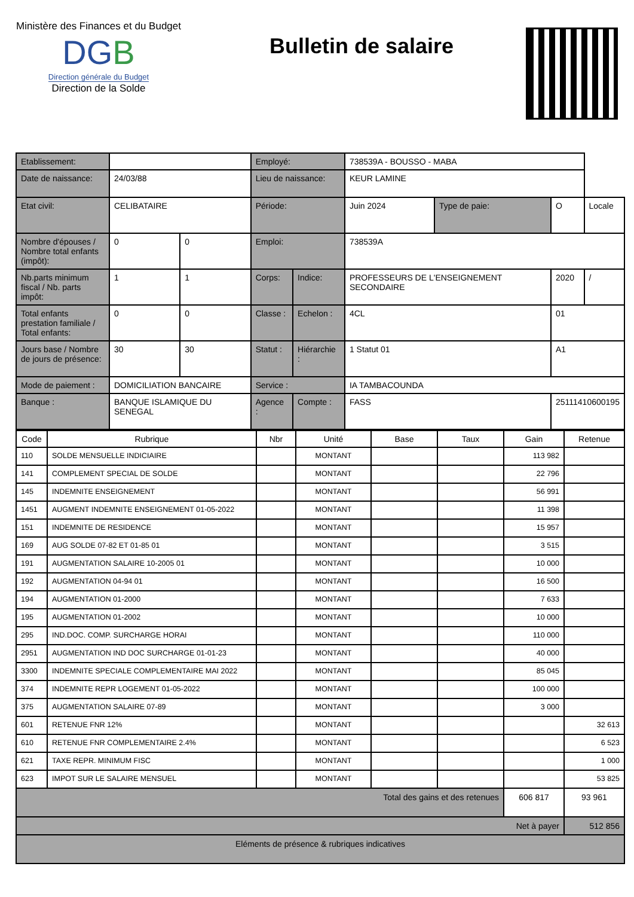Ministère des Finances et du Budget
DGB
Direction générale du Budget
Direction de la Solde
Bulletin de salaire
| Etablissement: | | | Employé: | | 738539A - BOUSSO - MABA | | | |
| Date de naissance: | 24/03/88 | | Lieu de naissance: | | KEUR LAMINE | | | |
| Etat civil: | CELIBATAIRE | | Période: | | Juin 2024 | Type de paie: | O | Locale |
| Nombre d'épouses / Nombre total enfants (impôt): | 0 | 0 | Emploi: | | 738539A | | | |
| Nb.parts minimum fiscal / Nb. parts impôt: | 1 | 1 | Corps: | Indice: | PROFESSEURS DE L'ENSEIGNEMENT SECONDAIRE | | 2020 | / |
| Total enfants prestation familiale / Total enfants: | 0 | 0 | Classe : | Echelon : | 4CL | | 01 | |
| Jours base / Nombre de jours de présence: | 30 | 30 | Statut : | Hiérarchie : | 1 Statut 01 | | A1 | |
| Mode de paiement : | DOMICILIATION BANCAIRE | | Service : | | IA TAMBACOUNDA | | | |
| Banque : | BANQUE ISLAMIQUE DU SENEGAL | | Agence : | Compte : | FASS | | 25111410600195 | |
| Code | Rubrique | Nbr | Unité | Base | Taux | Gain | Retenue |
| --- | --- | --- | --- | --- | --- | --- | --- |
| 110 | SOLDE MENSUELLE INDICIAIRE | | MONTANT | | | 113 982 | |
| 141 | COMPLEMENT SPECIAL DE SOLDE | | MONTANT | | | 22 796 | |
| 145 | INDEMNITE ENSEIGNEMENT | | MONTANT | | | 56 991 | |
| 1451 | AUGMENT INDEMNITE ENSEIGNEMENT 01-05-2022 | | MONTANT | | | 11 398 | |
| 151 | INDEMNITE DE RESIDENCE | | MONTANT | | | 15 957 | |
| 169 | AUG SOLDE 07-82 ET 01-85 01 | | MONTANT | | | 3 515 | |
| 191 | AUGMENTATION SALAIRE 10-2005 01 | | MONTANT | | | 10 000 | |
| 192 | AUGMENTATION 04-94 01 | | MONTANT | | | 16 500 | |
| 194 | AUGMENTATION 01-2000 | | MONTANT | | | 7 633 | |
| 195 | AUGMENTATION 01-2002 | | MONTANT | | | 10 000 | |
| 295 | IND.DOC. COMP. SURCHARGE HORAI | | MONTANT | | | 110 000 | |
| 2951 | AUGMENTATION IND DOC SURCHARGE 01-01-23 | | MONTANT | | | 40 000 | |
| 3300 | INDEMNITE SPECIALE COMPLEMENTAIRE MAI 2022 | | MONTANT | | | 85 045 | |
| 374 | INDEMNITE REPR LOGEMENT 01-05-2022 | | MONTANT | | | 100 000 | |
| 375 | AUGMENTATION SALAIRE 07-89 | | MONTANT | | | 3 000 | |
| 601 | RETENUE FNR 12% | | MONTANT | | | | 32 613 |
| 610 | RETENUE FNR COMPLEMENTAIRE 2.4% | | MONTANT | | | | 6 523 |
| 621 | TAXE REPR. MINIMUM FISC | | MONTANT | | | | 1 000 |
| 623 | IMPOT SUR LE SALAIRE MENSUEL | | MONTANT | | | | 53 825 |
| Total des gains et des retenues | | | | | | 606 817 | 93 961 |
| Net à payer | | | | | | | 512 856 |
| Eléments de présence & rubriques indicatives | | | | | | | |